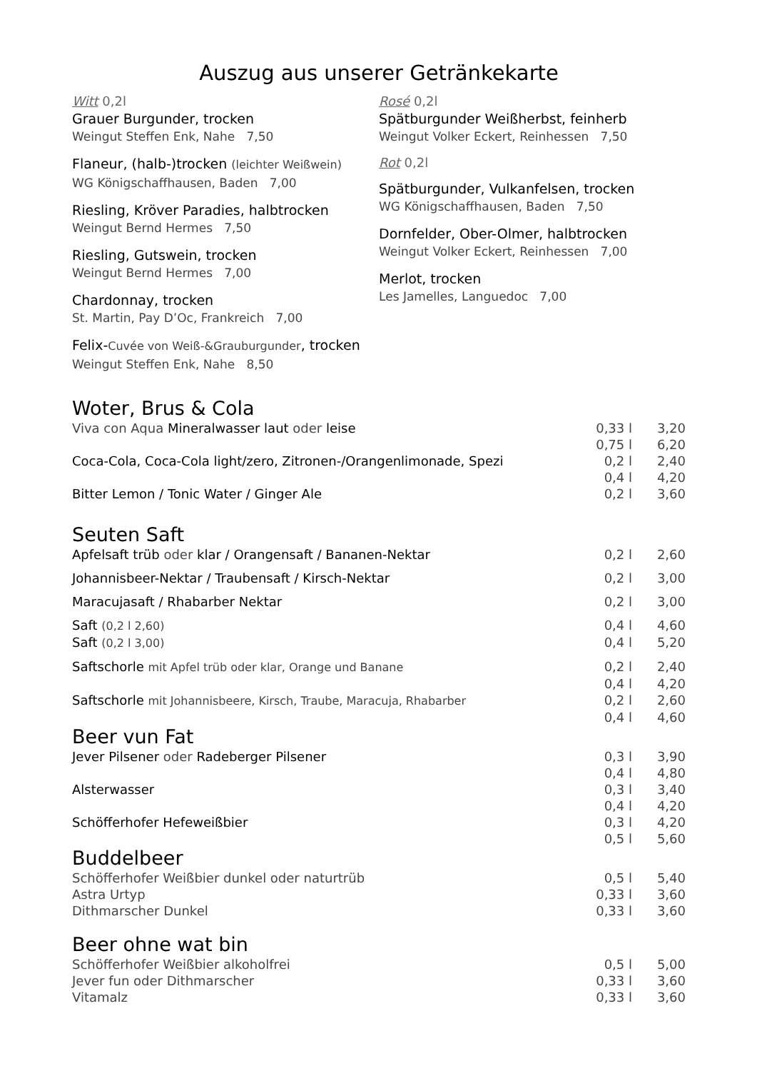Auszug aus unserer Getränkekarte
Witt 0,2l
Grauer Burgunder, trocken
Weingut Steffen Enk, Nahe 7,50
Flaneur, (halb-)trocken (leichter Weißwein)
WG Königschaffhausen, Baden 7,00
Riesling, Kröver Paradies, halbtrocken
Weingut Bernd Hermes 7,50
Riesling, Gutswein, trocken
Weingut Bernd Hermes 7,00
Chardonnay, trocken
St. Martin, Pay D’Oc, Frankreich 7,00
Felix-Cuvée von Weiß-&Grauburgunder, trocken
Weingut Steffen Enk, Nahe 8,50
Rosé 0,2l
Spätburgunder Weißherbst, feinherb
Weingut Volker Eckert, Reinhessen 7,50
Rot 0,2l
Spätburgunder, Vulkanfelsen, trocken
WG Königschaffhausen, Baden 7,50
Dornfelder, Ober-Olmer, halbtrocken
Weingut Volker Eckert, Reinhessen 7,00
Merlot, trocken
Les Jamelles, Languedoc 7,00
Woter, Brus & Cola
| Viva con Aqua Mineralwasser laut oder leise | 0,33 l | 3,20 |
| | 0,75 l | 6,20 |
| Coca-Cola, Coca-Cola light/zero, Zitronen-/Orangenlimonade, Spezi | 0,2 l | 2,40 |
| | 0,4 l | 4,20 |
| Bitter Lemon / Tonic Water / Ginger Ale | 0,2 l | 3,60 |
Seuten Saft
| Apfelsaft trüb oder klar / Orangensaft / Bananen-Nektar | 0,2 l | 2,60 |
| Johannisbeer-Nektar / Traubensaft / Kirsch-Nektar | 0,2 l | 3,00 |
| Maracujasaft / Rhabarber Nektar | 0,2 l | 3,00 |
| Saft (0,2 l 2,60) | 0,4 l | 4,60 |
| Saft (0,2 l 3,00) | 0,4 l | 5,20 |
| Saftschorle mit Apfel trüb oder klar, Orange und Banane | 0,2 l | 2,40 |
| | 0,4 l | 4,20 |
| Saftschorle mit Johannisbeere, Kirsch, Traube, Maracuja, Rhabarber | 0,2 l | 2,60 |
| | 0,4 l | 4,60 |
Beer vun Fat
| Jever Pilsener oder Radeberger Pilsener | 0,3 l | 3,90 |
| | 0,4 l | 4,80 |
| Alsterwasser | 0,3 l | 3,40 |
| | 0,4 l | 4,20 |
| Schöfferhofer Hefeweißbier | 0,3 l | 4,20 |
| | 0,5 l | 5,60 |
Buddelbeer
| Schöfferhofer Weißbier dunkel oder naturtrüb | 0,5 l | 5,40 |
| Astra Urtyp | 0,33 l | 3,60 |
| Dithmarscher Dunkel | 0,33 l | 3,60 |
Beer ohne wat bin
| Schöfferhofer Weißbier alkoholfrei | 0,5 l | 5,00 |
| Jever fun oder Dithmarscher | 0,33 l | 3,60 |
| Vitamalz | 0,33 l | 3,60 |